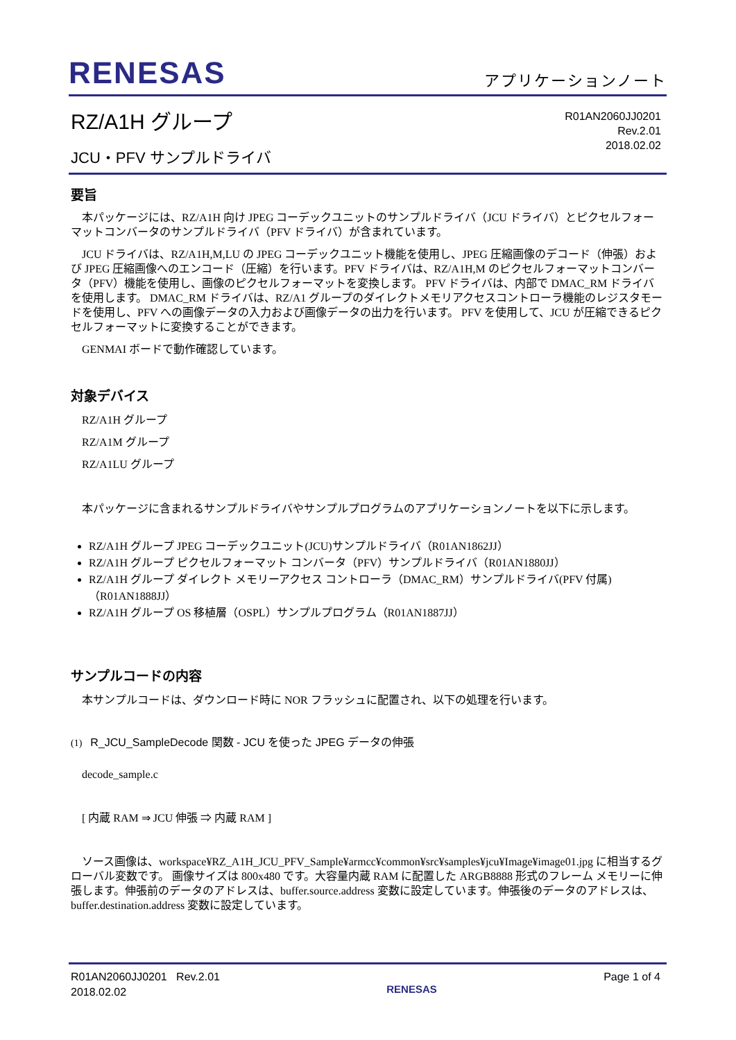RENESAS
アプリケーションノート
RZ/A1H グループ
JCU・PFV サンプルドライバ
R01AN2060JJ0201
Rev.2.01
2018.02.02
要旨
本パッケージには、RZ/A1H 向け JPEG コーデックユニットのサンプルドライバ（JCU ドライバ）とピクセルフォーマットコンバータのサンプルドライバ（PFV ドライバ）が含まれています。
JCU ドライバは、RZ/A1H,M,LU の JPEG コーデックユニット機能を使用し、JPEG 圧縮画像のデコード（伸張）および JPEG 圧縮画像へのエンコード（圧縮）を行います。PFV ドライバは、RZ/A1H,M のピクセルフォーマットコンバータ（PFV）機能を使用し、画像のピクセルフォーマットを変換します。 PFV ドライバは、内部で DMAC_RM ドライバを使用します。 DMAC_RM ドライバは、RZ/A1 グループのダイレクトメモリアクセスコントローラ機能のレジスタモードを使用し、PFV への画像データの入力および画像データの出力を行います。 PFV を使用して、JCU が圧縮できるピクセルフォーマットに変換することができます。
GENMAI ボードで動作確認しています。
対象デバイス
RZ/A1H グループ
RZ/A1M グループ
RZ/A1LU グループ
本パッケージに含まれるサンプルドライバやサンプルプログラムのアプリケーションノートを以下に示します。
RZ/A1H グループ JPEG コーデックユニット(JCU)サンプルドライバ（R01AN1862JJ）
RZ/A1H グループ ピクセルフォーマット コンバータ（PFV）サンプルドライバ（R01AN1880JJ）
RZ/A1H グループ ダイレクト メモリーアクセス コントローラ（DMAC_RM）サンプルドライバ(PFV 付属)（R01AN1888JJ）
RZ/A1H グループ OS 移植層（OSPL）サンプルプログラム（R01AN1887JJ）
サンプルコードの内容
本サンプルコードは、ダウンロード時に NOR フラッシュに配置され、以下の処理を行います。
(1) R_JCU_SampleDecode 関数 - JCU を使った JPEG データの伸張
decode_sample.c
[ 内蔵 RAM ⇒ JCU 伸張 ⇒ 内蔵 RAM ]
ソース画像は、workspace¥RZ_A1H_JCU_PFV_Sample¥armcc¥common¥src¥samples¥jcu¥Image¥image01.jpg に相当するグローバル変数です。 画像サイズは 800x480 です。大容量内蔵 RAM に配置した ARGB8888 形式のフレーム メモリーに伸張します。伸張前のデータのアドレスは、buffer.source.address 変数に設定しています。伸張後のデータのアドレスは、buffer.destination.address 変数に設定しています。
R01AN2060JJ0201 Rev.2.01
2018.02.02
RENESAS
Page 1 of 4